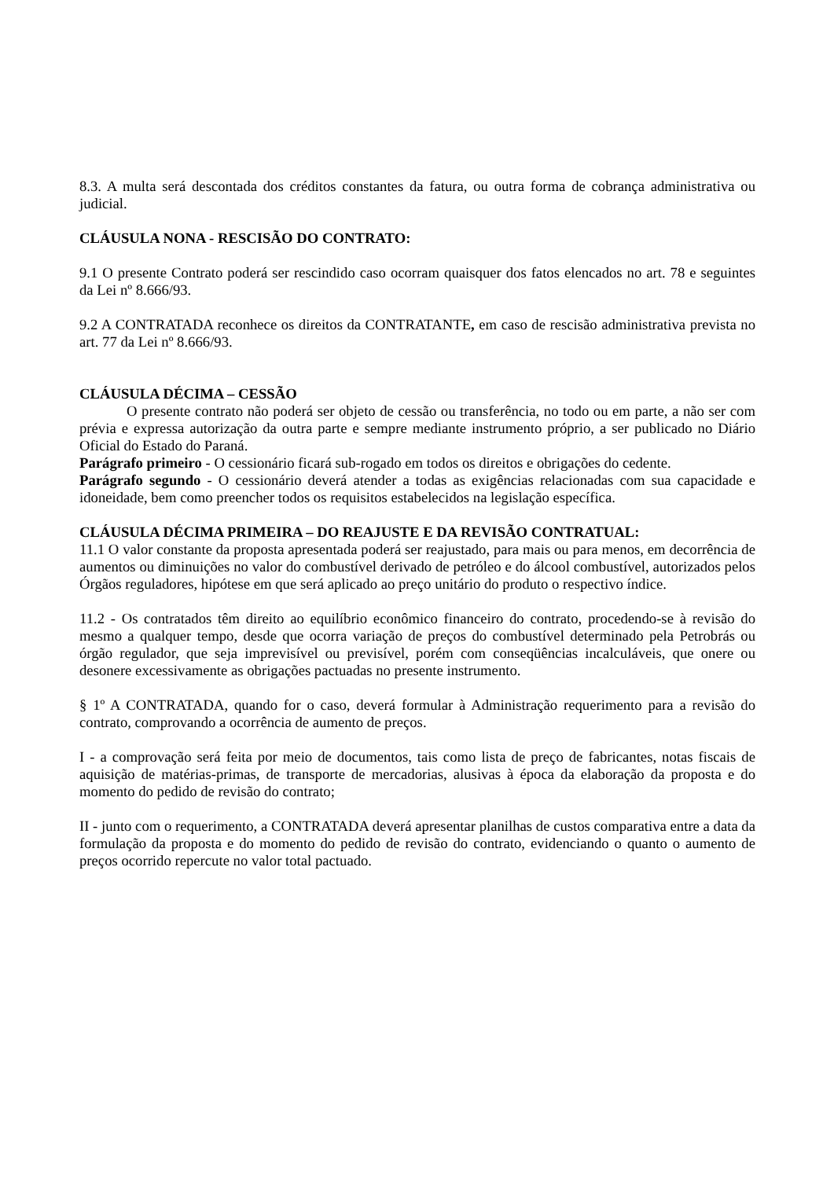8.3. A multa será descontada dos créditos constantes da fatura, ou outra forma de cobrança administrativa ou judicial.
CLÁUSULA NONA - RESCISÃO DO CONTRATO:
9.1 O presente Contrato poderá ser rescindido caso ocorram quaisquer dos fatos elencados no art. 78 e seguintes da Lei nº 8.666/93.
9.2 A CONTRATADA reconhece os direitos da CONTRATANTE, em caso de rescisão administrativa prevista no art. 77 da Lei nº 8.666/93.
CLÁUSULA DÉCIMA – CESSÃO
O presente contrato não poderá ser objeto de cessão ou transferência, no todo ou em parte, a não ser com prévia e expressa autorização da outra parte e sempre mediante instrumento próprio, a ser publicado no Diário Oficial do Estado do Paraná.
Parágrafo primeiro - O cessionário ficará sub-rogado em todos os direitos e obrigações do cedente.
Parágrafo segundo - O cessionário deverá atender a todas as exigências relacionadas com sua capacidade e idoneidade, bem como preencher todos os requisitos estabelecidos na legislação específica.
CLÁUSULA DÉCIMA PRIMEIRA – DO REAJUSTE E DA REVISÃO CONTRATUAL:
11.1 O valor constante da proposta apresentada poderá ser reajustado, para mais ou para menos, em decorrência de aumentos ou diminuições no valor do combustível derivado de petróleo e do álcool combustível, autorizados pelos Órgãos reguladores, hipótese em que será aplicado ao preço unitário do produto o respectivo índice.
11.2 - Os contratados têm direito ao equilíbrio econômico financeiro do contrato, procedendo-se à revisão do mesmo a qualquer tempo, desde que ocorra variação de preços do combustível determinado pela Petrobrás ou órgão regulador, que seja imprevisível ou previsível, porém com conseqüências incalculáveis, que onere ou desonere excessivamente as obrigações pactuadas no presente instrumento.
§ 1º A CONTRATADA, quando for o caso, deverá formular à Administração requerimento para a revisão do contrato, comprovando a ocorrência de aumento de preços.
I - a comprovação será feita por meio de documentos, tais como lista de preço de fabricantes, notas fiscais de aquisição de matérias-primas, de transporte de mercadorias, alusivas à época da elaboração da proposta e do momento do pedido de revisão do contrato;
II - junto com o requerimento, a CONTRATADA deverá apresentar planilhas de custos comparativa entre a data da formulação da proposta e do momento do pedido de revisão do contrato, evidenciando o quanto o aumento de preços ocorrido repercute no valor total pactuado.